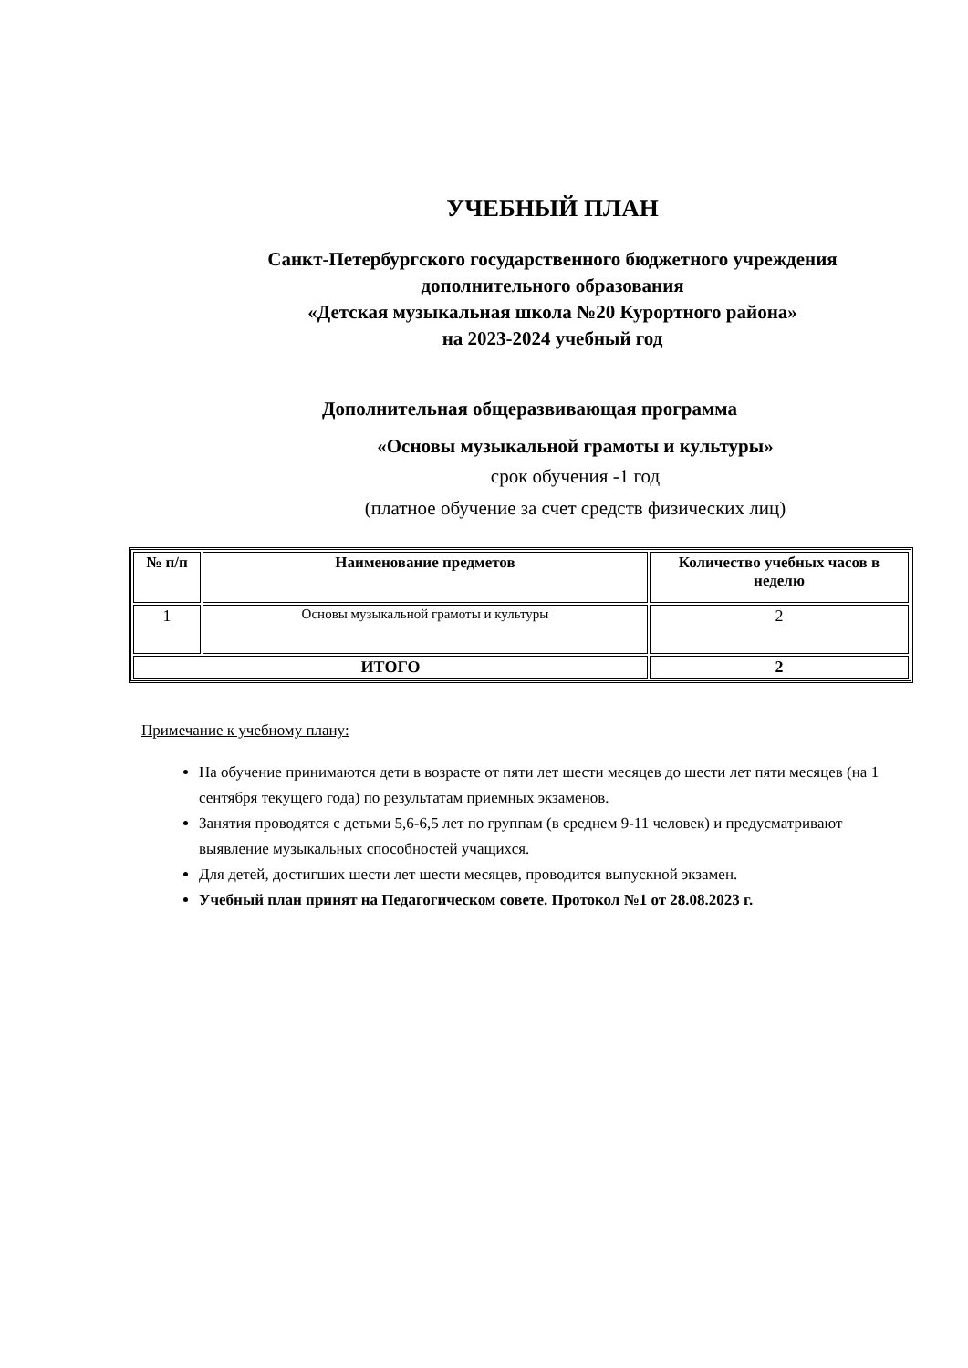УЧЕБНЫЙ ПЛАН
Санкт-Петербургского государственного бюджетного учреждения
дополнительного образования
«Детская музыкальная школа №20 Курортного района»
на 2023-2024 учебный год
Дополнительная общеразвивающая программа
«Основы музыкальной грамоты и культуры»
срок обучения -1 год
(платное обучение за счет средств физических лиц)
| № п/п | Наименование предметов | Количество учебных часов в неделю |
| --- | --- | --- |
| 1 | Основы музыкальной грамоты и культуры | 2 |
| ИТОГО | | 2 |
Примечание к учебному плану:
На обучение принимаются дети в возрасте от пяти лет шести месяцев до шести лет пяти месяцев (на 1 сентября текущего года) по результатам приемных экзаменов.
Занятия проводятся с детьми 5,6-6,5 лет по группам (в среднем 9-11 человек) и предусматривают выявление музыкальных способностей учащихся.
Для детей, достигших шести лет шести месяцев, проводится выпускной экзамен.
Учебный план принят на Педагогическом совете. Протокол №1 от 28.08.2023 г.